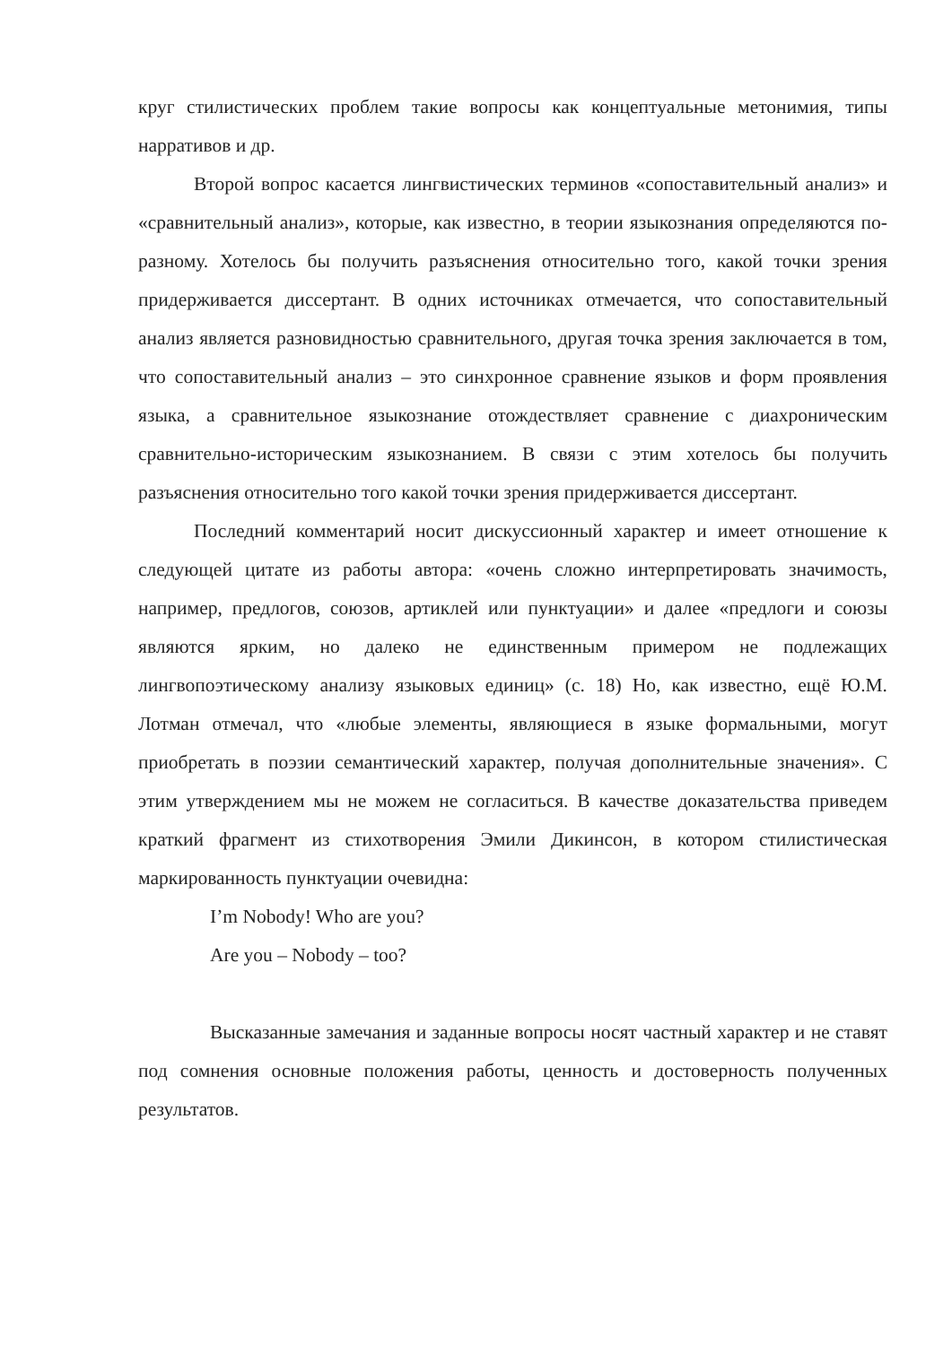круг стилистических проблем такие вопросы как концептуальные метонимия, типы нарративов и др.
Второй вопрос касается лингвистических терминов «сопоставительный анализ» и «сравнительный анализ», которые, как известно, в теории языкознания определяются по-разному. Хотелось бы получить разъяснения относительно того, какой точки зрения придерживается диссертант. В одних источниках отмечается, что сопоставительный анализ является разновидностью сравнительного, другая точка зрения заключается в том, что сопоставительный анализ – это синхронное сравнение языков и форм проявления языка, а сравнительное языкознание отождествляет сравнение с диахроническим сравнительно-историческим языкознанием. В связи с этим хотелось бы получить разъяснения относительно того какой точки зрения придерживается диссертант.
Последний комментарий носит дискуссионный характер и имеет отношение к следующей цитате из работы автора: «очень сложно интерпретировать значимость, например, предлогов, союзов, артиклей или пунктуации» и далее «предлоги и союзы являются ярким, но далеко не единственным примером не подлежащих лингвопоэтическому анализу языковых единиц» (с. 18) Но, как известно, ещё Ю.М. Лотман отмечал, что «любые элементы, являющиеся в языке формальными, могут приобретать в поэзии семантический характер, получая дополнительные значения». С этим утверждением мы не можем не согласиться. В качестве доказательства приведем краткий фрагмент из стихотворения Эмили Дикинсон, в котором стилистическая маркированность пунктуации очевидна:
I’m Nobody! Who are you?
Are you – Nobody – too?
Высказанные замечания и заданные вопросы носят частный характер и не ставят под сомнения основные положения работы, ценность и достоверность полученных результатов.